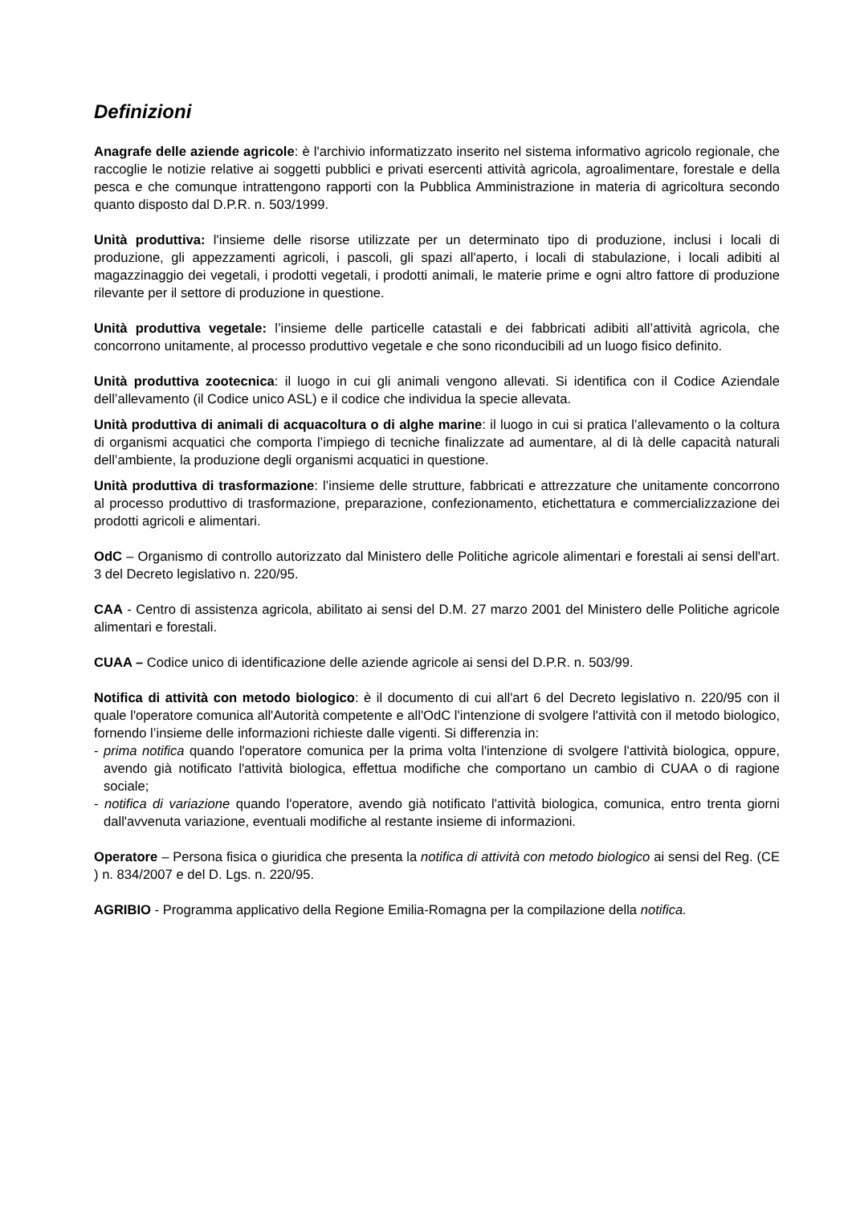Definizioni
Anagrafe delle aziende agricole: è l'archivio informatizzato inserito nel sistema informativo agricolo regionale, che raccoglie le notizie relative ai soggetti pubblici e privati esercenti attività agricola, agroalimentare, forestale e della pesca e che comunque intrattengono rapporti con la Pubblica Amministrazione in materia di agricoltura secondo quanto disposto dal D.P.R. n. 503/1999.
Unità produttiva: l'insieme delle risorse utilizzate per un determinato tipo di produzione, inclusi i locali di produzione, gli appezzamenti agricoli, i pascoli, gli spazi all'aperto, i locali di stabulazione, i locali adibiti al magazzinaggio dei vegetali, i prodotti vegetali, i prodotti animali, le materie prime e ogni altro fattore di produzione rilevante per il settore di produzione in questione.
Unità produttiva vegetale: l’insieme delle particelle catastali e dei fabbricati adibiti all’attività agricola, che concorrono unitamente, al processo produttivo vegetale e che sono riconducibili ad un luogo fisico definito.
Unità produttiva zootecnica: il luogo in cui gli animali vengono allevati. Si identifica con il Codice Aziendale dell’allevamento (il Codice unico ASL) e il codice che individua la specie allevata.
Unità produttiva di animali di acquacoltura o di alghe marine: il luogo in cui si pratica l’allevamento o la coltura di organismi acquatici che comporta l’impiego di tecniche finalizzate ad aumentare, al di là delle capacità naturali dell’ambiente, la produzione degli organismi acquatici in questione.
Unità produttiva di trasformazione: l’insieme delle strutture, fabbricati e attrezzature che unitamente concorrono al processo produttivo di trasformazione, preparazione, confezionamento, etichettatura e commercializzazione dei prodotti agricoli e alimentari.
OdC – Organismo di controllo autorizzato dal Ministero delle Politiche agricole alimentari e forestali ai sensi dell'art. 3 del Decreto legislativo n. 220/95.
CAA - Centro di assistenza agricola, abilitato ai sensi del D.M. 27 marzo 2001 del Ministero delle Politiche agricole alimentari e forestali.
CUAA – Codice unico di identificazione delle aziende agricole ai sensi del D.P.R. n. 503/99.
Notifica di attività con metodo biologico: è il documento di cui all'art 6 del Decreto legislativo n. 220/95 con il quale l'operatore comunica all'Autorità competente e all'OdC l'intenzione di svolgere l'attività con il metodo biologico, fornendo l’insieme delle informazioni richieste dalle vigenti. Si differenzia in:
- prima notifica quando l'operatore comunica per la prima volta l'intenzione di svolgere l'attività biologica, oppure, avendo già notificato l'attività biologica, effettua modifiche che comportano un cambio di CUAA o di ragione sociale;
- notifica di variazione quando l'operatore, avendo già notificato l'attività biologica, comunica, entro trenta giorni dall'avvenuta variazione, eventuali modifiche al restante insieme di informazioni.
Operatore – Persona fisica o giuridica che presenta la notifica di attività con metodo biologico ai sensi del Reg. (CE ) n. 834/2007 e del D. Lgs. n. 220/95.
AGRIBIO - Programma applicativo della Regione Emilia-Romagna per la compilazione della notifica.